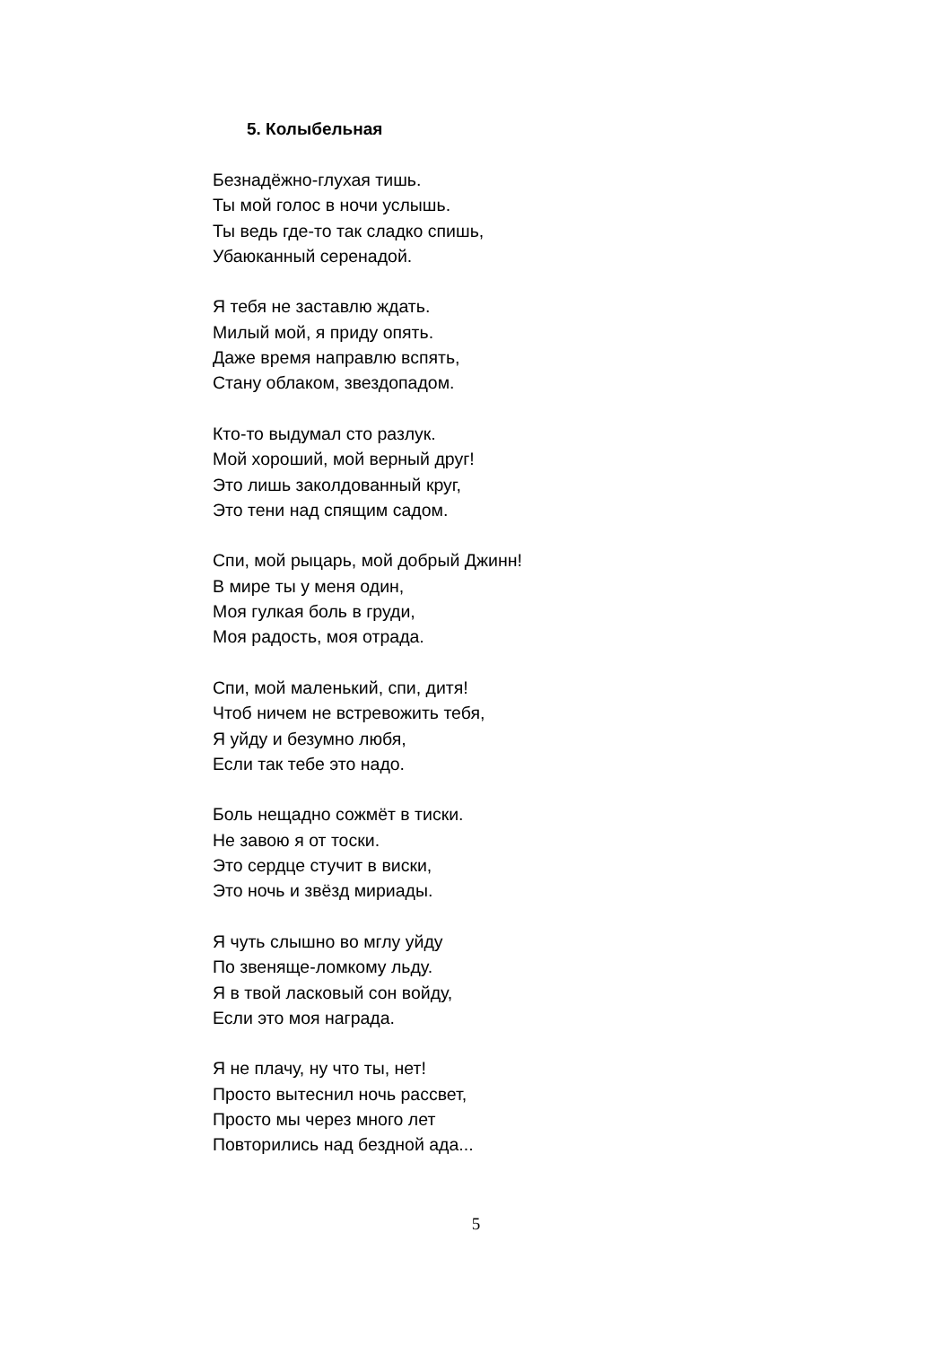5. Колыбельная
Безнадёжно-глухая тишь.
Ты мой голос в ночи услышь.
Ты ведь где-то так сладко спишь,
Убаюканный серенадой.
Я тебя не заставлю ждать.
Милый мой, я приду опять.
Даже время направлю вспять,
Стану облаком, звездопадом.
Кто-то выдумал сто разлук.
Мой хороший, мой верный друг!
Это лишь заколдованный круг,
Это тени над спящим садом.
Спи, мой рыцарь, мой добрый Джинн!
В мире ты у меня один,
Моя гулкая боль в груди,
Моя радость, моя отрада.
Спи, мой маленький, спи, дитя!
Чтоб ничем не встревожить тебя,
Я уйду и безумно любя,
Если так тебе это надо.
Боль нещадно сожмёт в тиски.
Не завою я от тоски.
Это сердце стучит в виски,
Это ночь и звёзд мириады.
Я чуть слышно во мглу уйду
По звеняще-ломкому льду.
Я в твой ласковый сон войду,
Если это моя награда.
Я не плачу, ну что ты, нет!
Просто вытеснил ночь рассвет,
Просто мы через много лет
Повторились над бездной ада...
5